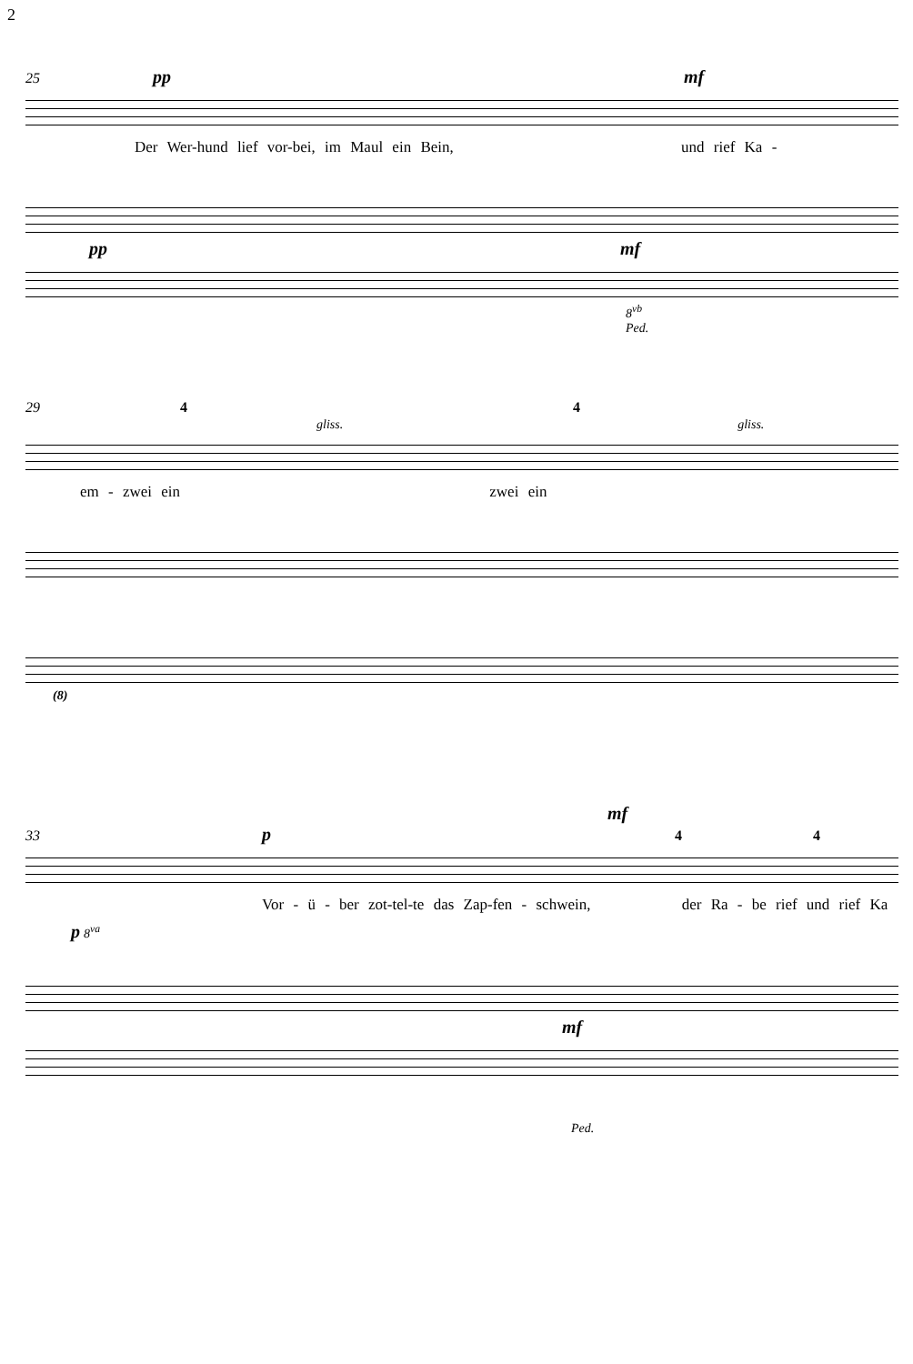2
25 pp mf
Der Wer-hund lief vor-bei, im Maul ein Bein, und rief Ka -
pp mf
8<sup>vb</sup>
Ped.
29 4 4
gliss. gliss.
em - zwei ein zwei ein
(8)
mf
33 p 4 4
Vor - ü - ber zot-tel-te das Zap-fen - schwein, der Ra - be rief und rief Ka
p 8<sup>va</sup>
mf
Ped.